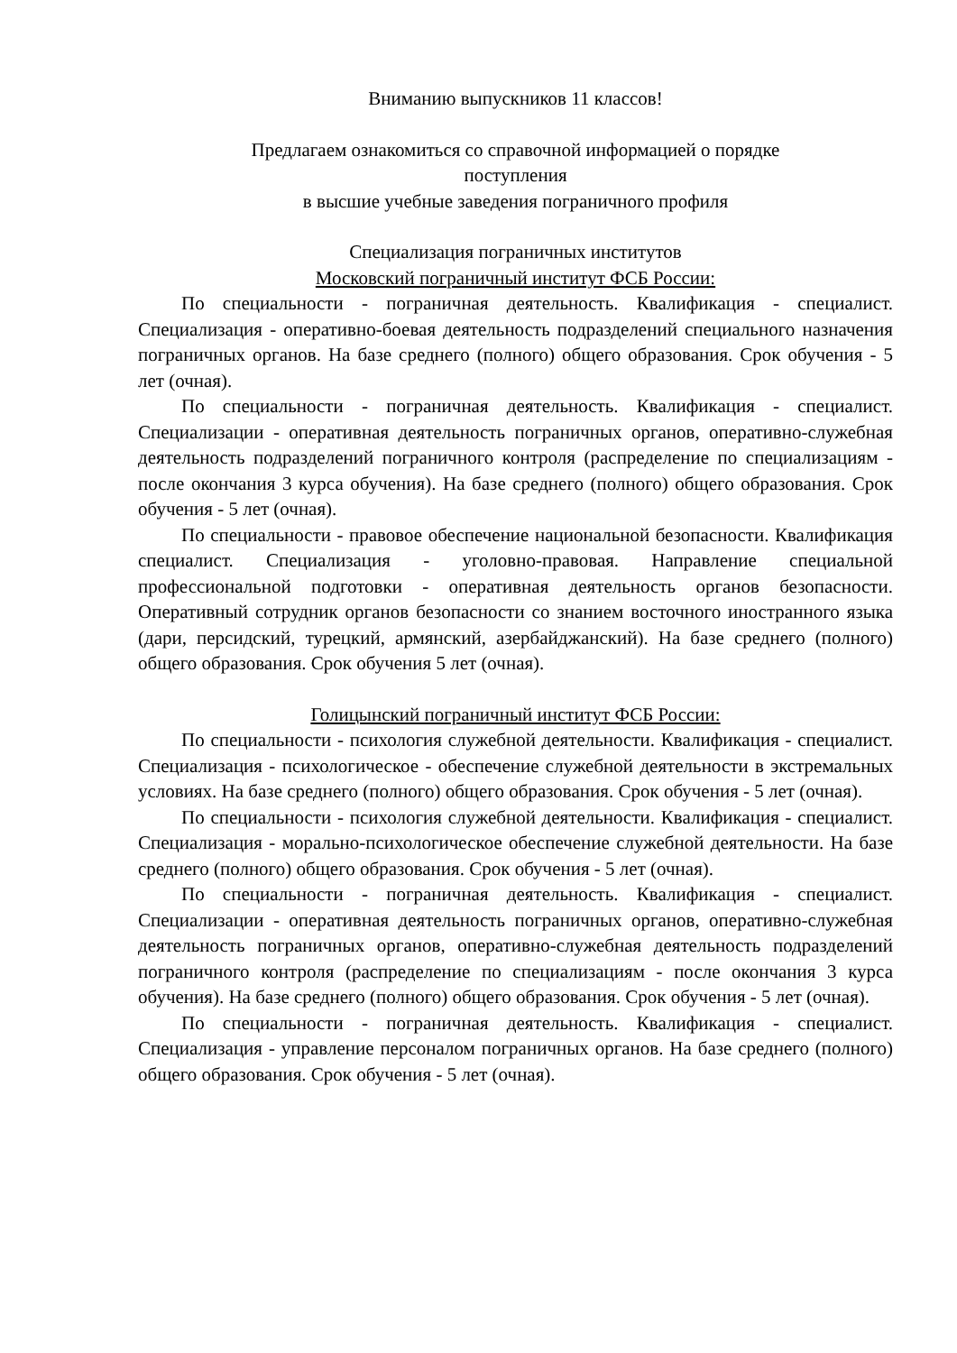Вниманию выпускников 11 классов!
Предлагаем ознакомиться со справочной информацией о порядке
поступления
в высшие учебные заведения пограничного профиля
Специализация пограничных институтов
Московский пограничный институт ФСБ России:
По специальности - пограничная деятельность. Квалификация - специалист. Специализация - оперативно-боевая деятельность подразделений специального назначения пограничных органов. На базе среднего (полного) общего образования. Срок обучения - 5 лет (очная).
По специальности - пограничная деятельность. Квалификация - специалист. Специализации - оперативная деятельность пограничных органов, оперативно-служебная деятельность подразделений пограничного контроля (распределение по специализациям - после окончания 3 курса обучения). На базе среднего (полного) общего образования. Срок обучения - 5 лет (очная).
По специальности - правовое обеспечение национальной безопасности. Квалификация специалист. Специализация - уголовно-правовая. Направление специальной профессиональной подготовки - оперативная деятельность органов безопасности. Оперативный сотрудник органов безопасности со знанием восточного иностранного языка (дари, персидский, турецкий, армянский, азербайджанский). На базе среднего (полного) общего образования. Срок обучения 5 лет (очная).
Голицынский пограничный институт ФСБ России:
По специальности - психология служебной деятельности. Квалификация - специалист. Специализация - психологическое - обеспечение служебной деятельности в экстремальных условиях. На базе среднего (полного) общего образования. Срок обучения - 5 лет (очная).
По специальности - психология служебной деятельности. Квалификация - специалист. Специализация - морально-психологическое обеспечение служебной деятельности. На базе среднего (полного) общего образования. Срок обучения - 5 лет (очная).
По специальности - пограничная деятельность. Квалификация - специалист. Специализации - оперативная деятельность пограничных органов, оперативно-служебная деятельность пограничных органов, оперативно-служебная деятельность подразделений пограничного контроля (распределение по специализациям - после окончания 3 курса обучения). На базе среднего (полного) общего образования. Срок обучения - 5 лет (очная).
По специальности - пограничная деятельность. Квалификация - специалист. Специализация - управление персоналом пограничных органов. На базе среднего (полного) общего образования. Срок обучения - 5 лет (очная).